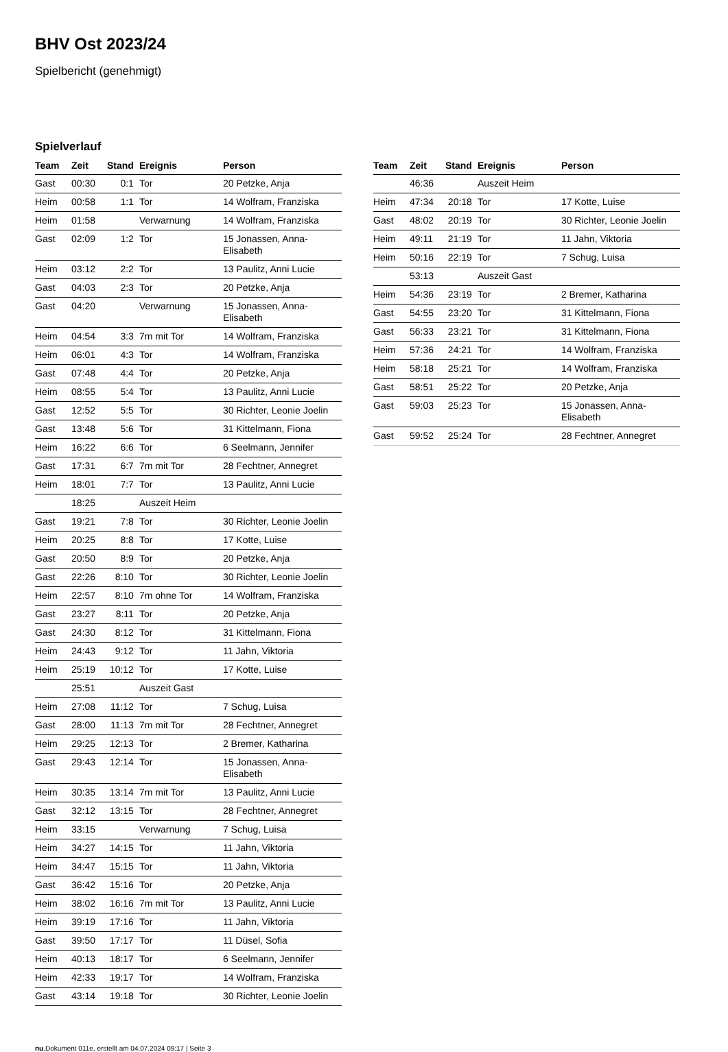BHV Ost 2023/24
Spielbericht (genehmigt)
Spielverlauf
| Team | Zeit | Stand | Ereignis | Person |
| --- | --- | --- | --- | --- |
| Gast | 00:30 | 0:1 | Tor | 20 Petzke, Anja |
| Heim | 00:58 | 1:1 | Tor | 14 Wolfram, Franziska |
| Heim | 01:58 | | Verwarnung | 14 Wolfram, Franziska |
| Gast | 02:09 | 1:2 | Tor | 15 Jonassen, Anna- Elisabeth |
| Heim | 03:12 | 2:2 | Tor | 13 Paulitz, Anni Lucie |
| Gast | 04:03 | 2:3 | Tor | 20 Petzke, Anja |
| Gast | 04:20 | | Verwarnung | 15 Jonassen, Anna- Elisabeth |
| Heim | 04:54 | 3:3 | 7m mit Tor | 14 Wolfram, Franziska |
| Heim | 06:01 | 4:3 | Tor | 14 Wolfram, Franziska |
| Gast | 07:48 | 4:4 | Tor | 20 Petzke, Anja |
| Heim | 08:55 | 5:4 | Tor | 13 Paulitz, Anni Lucie |
| Gast | 12:52 | 5:5 | Tor | 30 Richter, Leonie Joelin |
| Gast | 13:48 | 5:6 | Tor | 31 Kittelmann, Fiona |
| Heim | 16:22 | 6:6 | Tor | 6 Seelmann, Jennifer |
| Gast | 17:31 | 6:7 | 7m mit Tor | 28 Fechtner, Annegret |
| Heim | 18:01 | 7:7 | Tor | 13 Paulitz, Anni Lucie |
| | 18:25 | | Auszeit Heim | |
| Gast | 19:21 | 7:8 | Tor | 30 Richter, Leonie Joelin |
| Heim | 20:25 | 8:8 | Tor | 17 Kotte, Luise |
| Gast | 20:50 | 8:9 | Tor | 20 Petzke, Anja |
| Gast | 22:26 | 8:10 | Tor | 30 Richter, Leonie Joelin |
| Heim | 22:57 | 8:10 | 7m ohne Tor | 14 Wolfram, Franziska |
| Gast | 23:27 | 8:11 | Tor | 20 Petzke, Anja |
| Gast | 24:30 | 8:12 | Tor | 31 Kittelmann, Fiona |
| Heim | 24:43 | 9:12 | Tor | 11 Jahn, Viktoria |
| Heim | 25:19 | 10:12 | Tor | 17 Kotte, Luise |
| | 25:51 | | Auszeit Gast | |
| Heim | 27:08 | 11:12 | Tor | 7 Schug, Luisa |
| Gast | 28:00 | 11:13 | 7m mit Tor | 28 Fechtner, Annegret |
| Heim | 29:25 | 12:13 | Tor | 2 Bremer, Katharina |
| Gast | 29:43 | 12:14 | Tor | 15 Jonassen, Anna- Elisabeth |
| Heim | 30:35 | 13:14 | 7m mit Tor | 13 Paulitz, Anni Lucie |
| Gast | 32:12 | 13:15 | Tor | 28 Fechtner, Annegret |
| Heim | 33:15 | | Verwarnung | 7 Schug, Luisa |
| Heim | 34:27 | 14:15 | Tor | 11 Jahn, Viktoria |
| Heim | 34:47 | 15:15 | Tor | 11 Jahn, Viktoria |
| Gast | 36:42 | 15:16 | Tor | 20 Petzke, Anja |
| Heim | 38:02 | 16:16 | 7m mit Tor | 13 Paulitz, Anni Lucie |
| Heim | 39:19 | 17:16 | Tor | 11 Jahn, Viktoria |
| Gast | 39:50 | 17:17 | Tor | 11 Düsel, Sofia |
| Heim | 40:13 | 18:17 | Tor | 6 Seelmann, Jennifer |
| Heim | 42:33 | 19:17 | Tor | 14 Wolfram, Franziska |
| Gast | 43:14 | 19:18 | Tor | 30 Richter, Leonie Joelin |
| Team | Zeit | Stand | Ereignis | Person |
| --- | --- | --- | --- | --- |
| | 46:36 | | Auszeit Heim | |
| Heim | 47:34 | 20:18 | Tor | 17 Kotte, Luise |
| Gast | 48:02 | 20:19 | Tor | 30 Richter, Leonie Joelin |
| Heim | 49:11 | 21:19 | Tor | 11 Jahn, Viktoria |
| Heim | 50:16 | 22:19 | Tor | 7 Schug, Luisa |
| | 53:13 | | Auszeit Gast | |
| Heim | 54:36 | 23:19 | Tor | 2 Bremer, Katharina |
| Gast | 54:55 | 23:20 | Tor | 31 Kittelmann, Fiona |
| Gast | 56:33 | 23:21 | Tor | 31 Kittelmann, Fiona |
| Heim | 57:36 | 24:21 | Tor | 14 Wolfram, Franziska |
| Heim | 58:18 | 25:21 | Tor | 14 Wolfram, Franziska |
| Gast | 58:51 | 25:22 | Tor | 20 Petzke, Anja |
| Gast | 59:03 | 25:23 | Tor | 15 Jonassen, Anna- Elisabeth |
| Gast | 59:52 | 25:24 | Tor | 28 Fechtner, Annegret |
nu.Dokument 011e, erstellt am 04.07.2024 09:17 | Seite 3